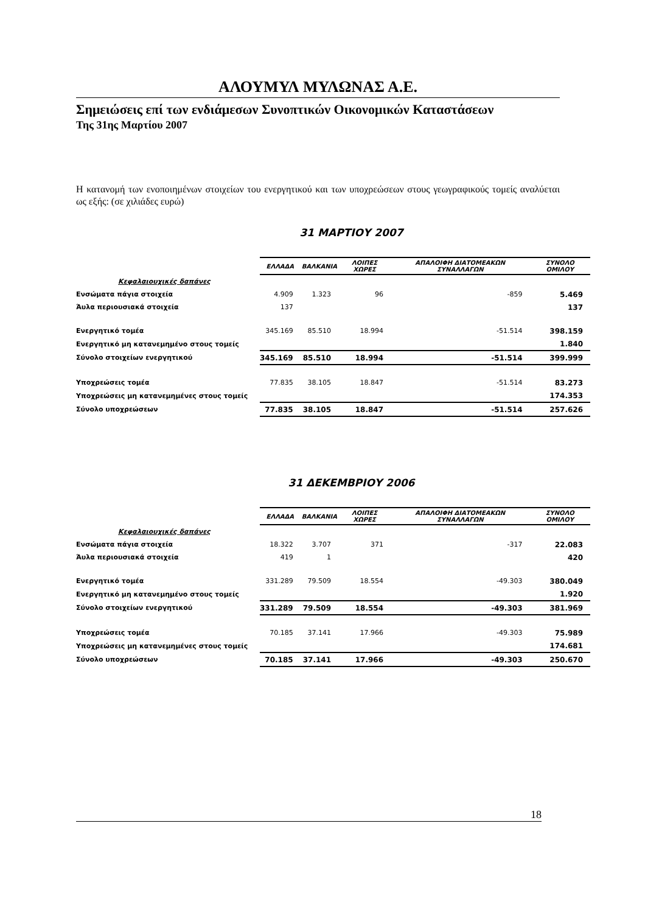ΑΛΟΥΜΥΛ ΜΥΛΩΝΑΣ Α.Ε.
Σημειώσεις επί των ενδιάμεσων Συνοπτικών Οικονομικών Καταστάσεων
Της 31ης Μαρτίου 2007
Η κατανομή των ενοποιημένων στοιχείων του ενεργητικού και των υποχρεώσεων στους γεωγραφικούς τομείς αναλύεται ως εξής: (σε χιλιάδες ευρώ)
31 ΜΑΡΤΙΟΥ 2007
| | ΕΛΛΑΔΑ | ΒΑΛΚΑΝΙΑ | ΛΟΙΠΕΣ ΧΩΡΕΣ | ΑΠΑΛΟΙΦΗ ΔΙΑΤΟΜΕΑΚΩΝ ΣΥΝΑΛΛΑΓΩΝ | ΣΥΝΟΛΟ ΟΜΙΛΟΥ |
| Κεφαλαιουχικές δαπάνες | | | | | |
| Ενσώματα πάγια στοιχεία | 4.909 | 1.323 | 96 | -859 | 5.469 |
| Άυλα περιουσιακά στοιχεία | 137 | | | | 137 |
| Ενεργητικό τομέα | 345.169 | 85.510 | 18.994 | -51.514 | 398.159 |
| Ενεργητικό μη κατανεμημένο στους τομείς | | | | | 1.840 |
| Σύνολο στοιχείων ενεργητικού | 345.169 | 85.510 | 18.994 | -51.514 | 399.999 |
| Υποχρεώσεις τομέα | 77.835 | 38.105 | 18.847 | -51.514 | 83.273 |
| Υποχρεώσεις μη κατανεμημένες στους τομείς | | | | | 174.353 |
| Σύνολο υποχρεώσεων | 77.835 | 38.105 | 18.847 | -51.514 | 257.626 |
31 ΔΕΚΕΜΒΡΙΟΥ 2006
| | ΕΛΛΑΔΑ | ΒΑΛΚΑΝΙΑ | ΛΟΙΠΕΣ ΧΩΡΕΣ | ΑΠΑΛΟΙΦΗ ΔΙΑΤΟΜΕΑΚΩΝ ΣΥΝΑΛΛΑΓΩΝ | ΣΥΝΟΛΟ ΟΜΙΛΟΥ |
| Κεφαλαιουχικές δαπάνες | | | | | |
| Ενσώματα πάγια στοιχεία | 18.322 | 3.707 | 371 | -317 | 22.083 |
| Άυλα περιουσιακά στοιχεία | 419 | 1 | | | 420 |
| Ενεργητικό τομέα | 331.289 | 79.509 | 18.554 | -49.303 | 380.049 |
| Ενεργητικό μη κατανεμημένο στους τομείς | | | | | 1.920 |
| Σύνολο στοιχείων ενεργητικού | 331.289 | 79.509 | 18.554 | -49.303 | 381.969 |
| Υποχρεώσεις τομέα | 70.185 | 37.141 | 17.966 | -49.303 | 75.989 |
| Υποχρεώσεις μη κατανεμημένες στους τομείς | | | | | 174.681 |
| Σύνολο υποχρεώσεων | 70.185 | 37.141 | 17.966 | -49.303 | 250.670 |
18